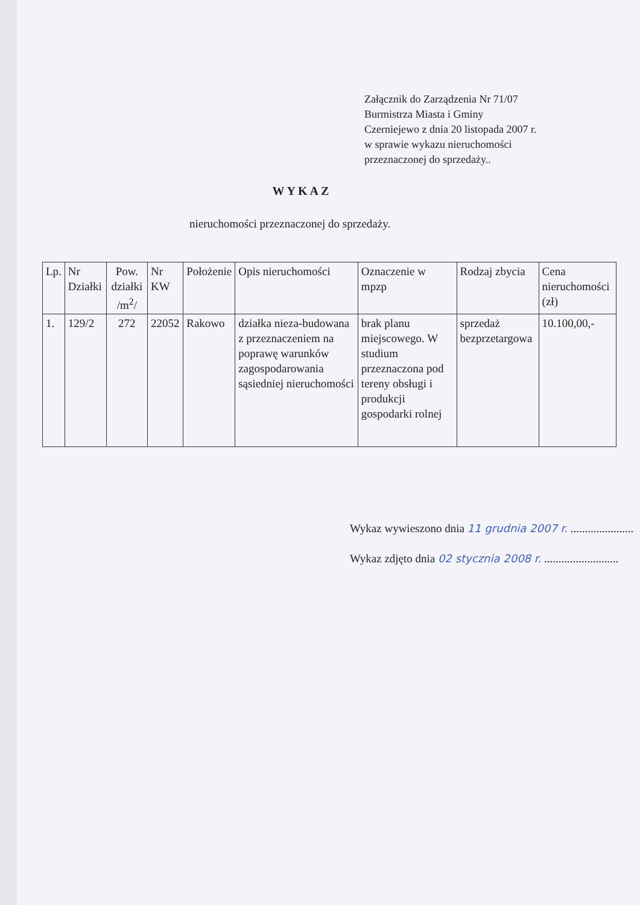Załącznik do Zarządzenia Nr 71/07
Burmistrza Miasta i Gminy
Czerniejewo z dnia 20 listopada 2007 r.
w sprawie wykazu nieruchomości
przeznaczonej do sprzedaży..
WYKAZ
nieruchomości przeznaczonej do sprzedaży.
| Lp. | Nr Działki | Pow. działki /m<sup>2</sup>/ | Nr KW | Położenie | Opis nieruchomości | Oznaczenie w mpzp | Rodzaj zbycia | Cena nieruchomości (zł) |
| --- | --- | --- | --- | --- | --- | --- | --- | --- |
| 1. | 129/2 | 272 | 22052 | Rakowo | działka nieza-budowana z przeznaczeniem na poprawę warunków zagospodarowania sąsiedniej nieruchomości | brak planu miejscowego. W studium przeznaczona pod tereny obsługi i produkcji gospodarki rolnej | sprzedaż bezprzetargowa | 10.100,00,- |
Wykaz wywieszono dnia 11 grudnia 2007 r. ......................
Wykaz zdjęto dnia 02 stycznia 2008 r. ..........................